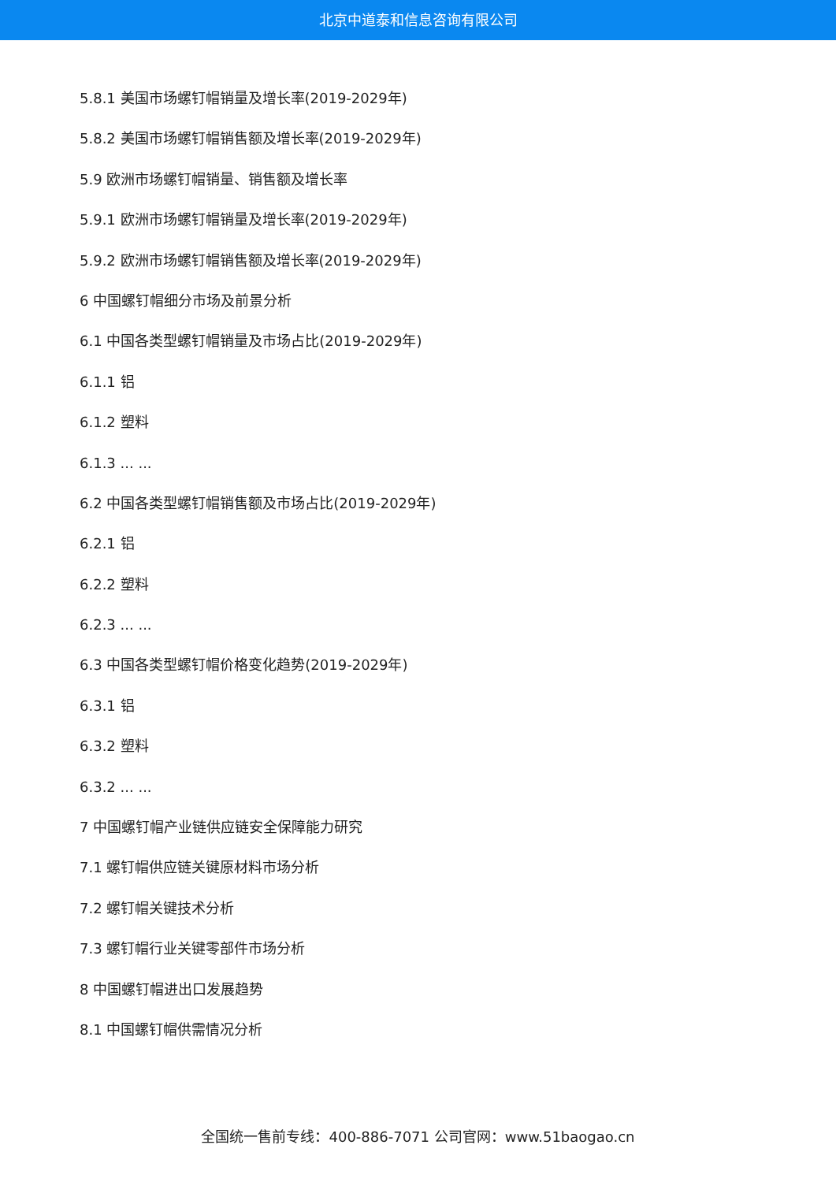北京中道泰和信息咨询有限公司
5.8.1 美国市场螺钉帽销量及增长率(2019-2029年)
5.8.2 美国市场螺钉帽销售额及增长率(2019-2029年)
5.9 欧洲市场螺钉帽销量、销售额及增长率
5.9.1 欧洲市场螺钉帽销量及增长率(2019-2029年)
5.9.2 欧洲市场螺钉帽销售额及增长率(2019-2029年)
6 中国螺钉帽细分市场及前景分析
6.1 中国各类型螺钉帽销量及市场占比(2019-2029年)
6.1.1 铝
6.1.2 塑料
6.1.3 ... ...
6.2 中国各类型螺钉帽销售额及市场占比(2019-2029年)
6.2.1 铝
6.2.2 塑料
6.2.3 ... ...
6.3 中国各类型螺钉帽价格变化趋势(2019-2029年)
6.3.1 铝
6.3.2 塑料
6.3.2 ... ...
7 中国螺钉帽产业链供应链安全保障能力研究
7.1 螺钉帽供应链关键原材料市场分析
7.2 螺钉帽关键技术分析
7.3 螺钉帽行业关键零部件市场分析
8 中国螺钉帽进出口发展趋势
8.1 中国螺钉帽供需情况分析
全国统一售前专线：400-886-7071 公司官网：www.51baogao.cn